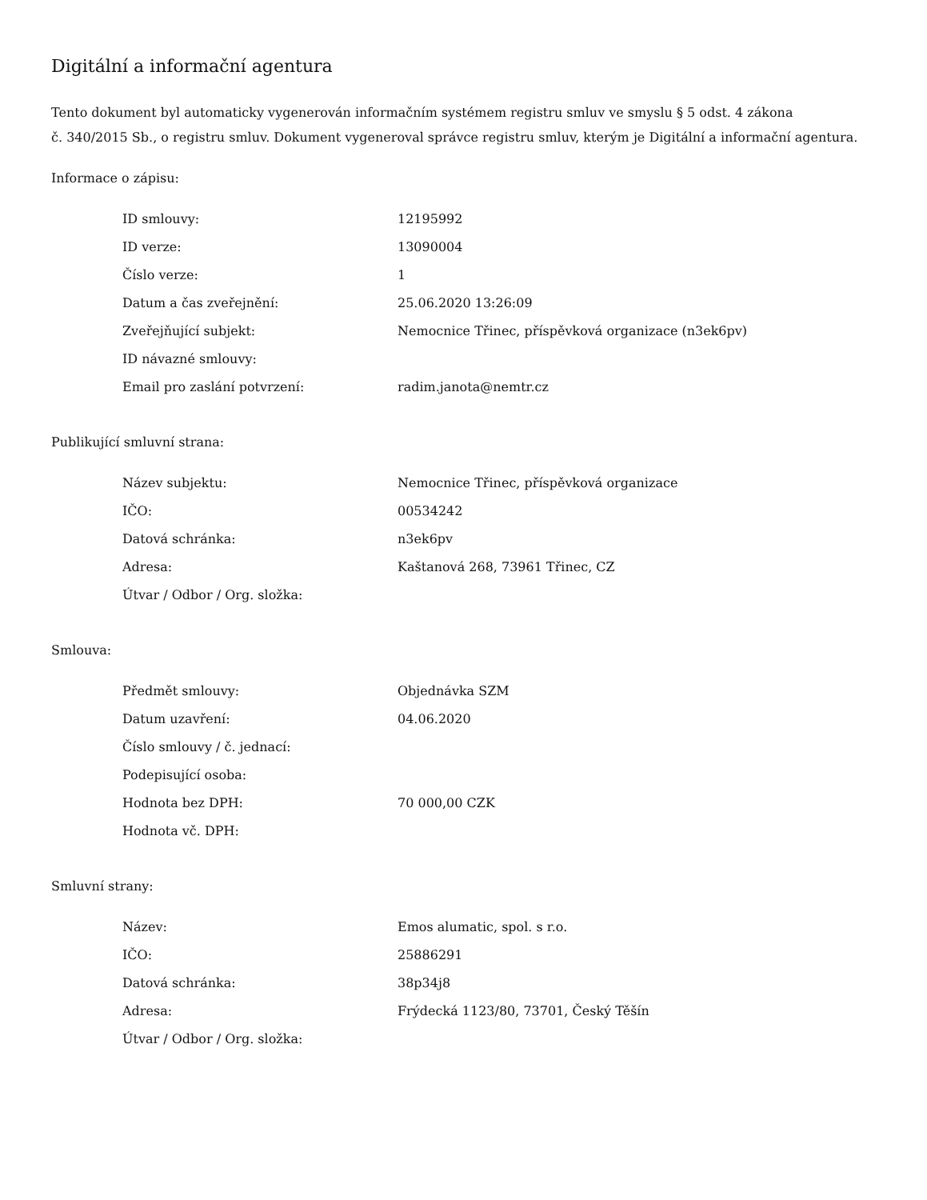Digitální a informační agentura
Tento dokument byl automaticky vygenerován informačním systémem registru smluv ve smyslu § 5 odst. 4 zákona
č. 340/2015 Sb., o registru smluv. Dokument vygeneroval správce registru smluv, kterým je Digitální a informační agentura.
Informace o zápisu:
| ID smlouvy: | 12195992 |
| ID verze: | 13090004 |
| Číslo verze: | 1 |
| Datum a čas zveřejnění: | 25.06.2020 13:26:09 |
| Zveřejňující subjekt: | Nemocnice Třinec, příspěvková organizace (n3ek6pv) |
| ID návazné smlouvy: | |
| Email pro zaslání potvrzení: | radim.janota@nemtr.cz |
Publikující smluvní strana:
| Název subjektu: | Nemocnice Třinec, příspěvková organizace |
| IČO: | 00534242 |
| Datová schránka: | n3ek6pv |
| Adresa: | Kaštanová 268, 73961 Třinec, CZ |
| Útvar / Odbor / Org. složka: | |
Smlouva:
| Předmět smlouvy: | Objednávka SZM |
| Datum uzavření: | 04.06.2020 |
| Číslo smlouvy / č. jednací: | |
| Podepisující osoba: | |
| Hodnota bez DPH: | 70 000,00 CZK |
| Hodnota vč. DPH: | |
Smluvní strany:
| Název: | Emos alumatic, spol. s r.o. |
| IČO: | 25886291 |
| Datová schránka: | 38p34j8 |
| Adresa: | Frýdecká 1123/80, 73701, Český Těšín |
| Útvar / Odbor / Org. složka: | |